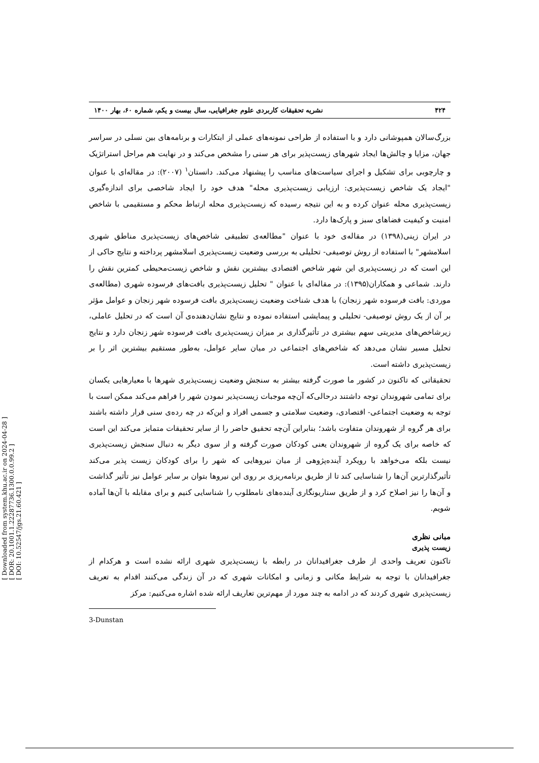[ Downloaded from system.khu.ac.ir on 2024-04-28 ]
[ DOR: 20.1001.1.22287736.1300.0.0.99.2 ]
[ DOI: 10.52547/jgs.21.60.421 ]
۴۲۴ نشریه تحقیقات کاربردی علوم جغرافیایی، سال بیست و یکم، شماره ۶۰، بهار ۱۴۰۰
بزرگ‌سالان همپوشانی دارد و با استفاده از طراحی نمونه‌های عملی از ابتکارات و برنامه‌های بین نسلی در سراسر جهان، مزایا و چالش‌ها ایجاد شهرهای زیست‌پذیر برای هر سنی را مشخص می‌کند و در نهایت هم مراحل استراتژیک و چارچوبی برای تشکیل و اجرای سیاست‌های مناسب را پیشنهاد می‌کند. دانستان<sup>۱</sup> (۲۰۰۷): در مقاله‌ای با عنوان "ایجاد یک شاخص زیست‌پذیری: ارزیابی زیست‌پذیری محله" هدف خود را ایجاد شاخصی برای اندازه‌گیری زیست‌پذیری محله عنوان کرده و به این نتیجه رسیده که زیست‌پذیری محله ارتباط محکم و مستقیمی با شاخص امنیت و کیفیت فضاهای سبز و پارک‌ها دارد.
در ایران زینی(۱۳۹۸) در مقاله‌ی خود با عنوان "مطالعه‌ی تطبیقی شاخص‌های زیست‌پذیری مناطق شهری اسلامشهر" با استفاده از روش توصیفی- تحلیلی به بررسی وضعیت زیست‌پذیری اسلامشهر پرداخته و نتایج حاکی از این است که در زیست‌پذیری این شهر شاخص اقتصادی بیشترین نقش و شاخص زیست‌محیطی کمترین نقش را دارند. شماعی و همکاران(۱۳۹۵): در مقاله‌ای با عنوان " تحلیل زیست‌پذیری بافت‌های فرسوده شهری (مطالعه‌ی موردی: بافت فرسوده شهر زنجان) با هدف شناخت وضعیت زیست‌پذیری بافت فرسوده شهر زنجان و عوامل مؤثر بر آن از یک روش توصیفی- تحلیلی و پیمایشی استفاده نموده و نتایج نشان‌دهنده‌ی آن است که در تحلیل عاملی، زیرشاخص‌های مدیریتی سهم بیشتری در تأثیرگذاری بر میزان زیست‌پذیری بافت فرسوده شهر زنجان دارد و نتایج تحلیل مسیر نشان می‌دهد که شاخص‌های اجتماعی در میان سایر عوامل، به‌طور مستقیم بیشترین اثر را بر زیست‌پذیری داشته است.
تحقیقاتی که تاکنون در کشور ما صورت گرفته بیشتر به سنجش وضعیت زیست‌پذیری شهرها با معیارهایی یکسان برای تمامی شهروندان توجه داشتند درحالی‌که آن‌چه موجبات زیست‌پذیر نمودن شهر را فراهم می‌کند ممکن است با توجه به وضعیت اجتماعی- اقتصادی، وضعیت سلامتی و جسمی افراد و این‌که در چه رده‌ی سنی قرار داشته باشند برای هر گروه از شهروندان متفاوت باشد؛ بنابراین آن‌چه تحقیق حاضر را از سایر تحقیقات متمایز می‌کند این است که خاصه برای یک گروه از شهروندان یعنی کودکان صورت گرفته و از سوی دیگر به دنبال سنجش زیست‌پذیری نیست بلکه می‌خواهد با رویکرد آینده‌پژوهی از میان نیروهایی که شهر را برای کودکان زیست پذیر می‌کند تأثیرگذارترین آن‌ها را شناسایی کند تا از طریق برنامه‌ریزی بر روی این نیروها بتوان بر سایر عوامل نیز تأثیر گذاشت و آن‌ها را نیز اصلاح کرد و از طریق سناریونگاری آینده‌های نامطلوب را شناسایی کنیم و برای مقابله با آن‌ها آماده شویم.
مبانی نظری
زیست پذیری
تاکنون تعریف واحدی از طرف جغرافیدانان در رابطه با زیست‌پذیری شهری ارائه نشده است و هرکدام از جغرافیدانان با توجه به شرایط مکانی و زمانی و امکانات شهری که در آن زندگی می‌کنند اقدام به تعریف زیست‌پذیری شهری کردند که در ادامه به چند مورد از مهم‌ترین تعاریف ارائه شده اشاره می‌کنیم: مرکز
3-Dunstan